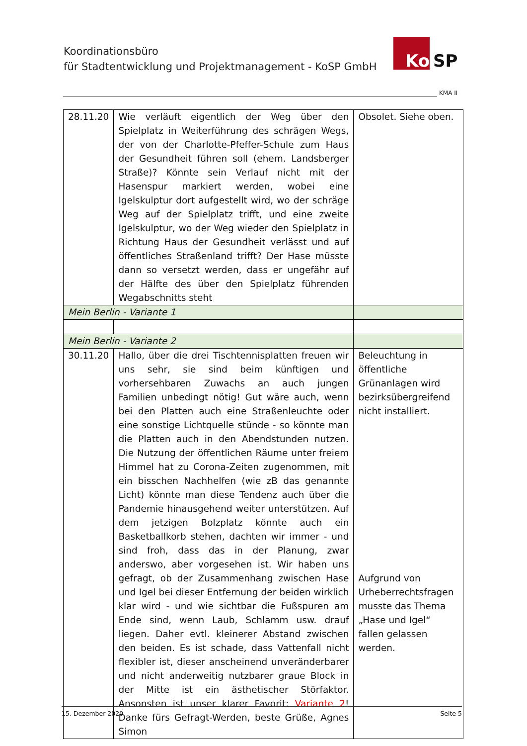Koordinationsbüro
für Stadtentwicklung und Projektmanagement - KoSP GmbH
Ko SP
KMA II
| 28.11.20 | Wie verläuft eigentlich der Weg über den Spielplatz in Weiterführung des schrägen Wegs, der von der Charlotte-Pfeffer-Schule zum Haus der Gesundheit führen soll (ehem. Landsberger Straße)? Könnte sein Verlauf nicht mit der Hasenspur markiert werden, wobei eine Igelskulptur dort aufgestellt wird, wo der schräge Weg auf der Spielplatz trifft, und eine zweite Igelskulptur, wo der Weg wieder den Spielplatz in Richtung Haus der Gesundheit verlässt und auf öffentliches Straßenland trifft? Der Hase müsste dann so versetzt werden, dass er ungefähr auf der Hälfte des über den Spielplatz führenden Wegabschnitts steht | Obsolet. Siehe oben. |
| Mein Berlin - Variante 1 | | |
| Mein Berlin - Variante 2 | | |
| 30.11.20 | Hallo, über die drei Tischtennisplatten freuen wir uns sehr, sie sind beim künftigen und vorhersehbaren Zuwachs an auch jungen Familien unbedingt nötig! Gut wäre auch, wenn bei den Platten auch eine Straßenleuchte oder eine sonstige Lichtquelle stünde - so könnte man die Platten auch in den Abendstunden nutzen. Die Nutzung der öffentlichen Räume unter freiem Himmel hat zu Corona-Zeiten zugenommen, mit ein bisschen Nachhelfen (wie zB das genannte Licht) könnte man diese Tendenz auch über die Pandemie hinausgehend weiter unterstützen. Auf dem jetzigen Bolzplatz könnte auch ein Basketballkorb stehen, dachten wir immer - und sind froh, dass das in der Planung, zwar anderswo, aber vorgesehen ist. Wir haben uns gefragt, ob der Zusammenhang zwischen Hase und Igel bei dieser Entfernung der beiden wirklich klar wird - und wie sichtbar die Fußspuren am Ende sind, wenn Laub, Schlamm usw. drauf liegen. Daher evtl. kleinerer Abstand zwischen den beiden. Es ist schade, dass Vattenfall nicht flexibler ist, dieser anscheinend unveränderbarer und nicht anderweitig nutzbarer graue Block in der Mitte ist ein ästhetischer Störfaktor. Ansonsten ist unser klarer Favorit: Variante 2 ! Danke fürs Gefragt-Werden, beste Grüße, Agnes Simon | Beleuchtung in öffentliche Grünanlagen wird bezirksübergreifend nicht installiert. Aufgrund von Urheberrechtsfragen musste das Thema „Hase und Igel“ fallen gelassen werden. |
15. Dezember 2020 Seite 5